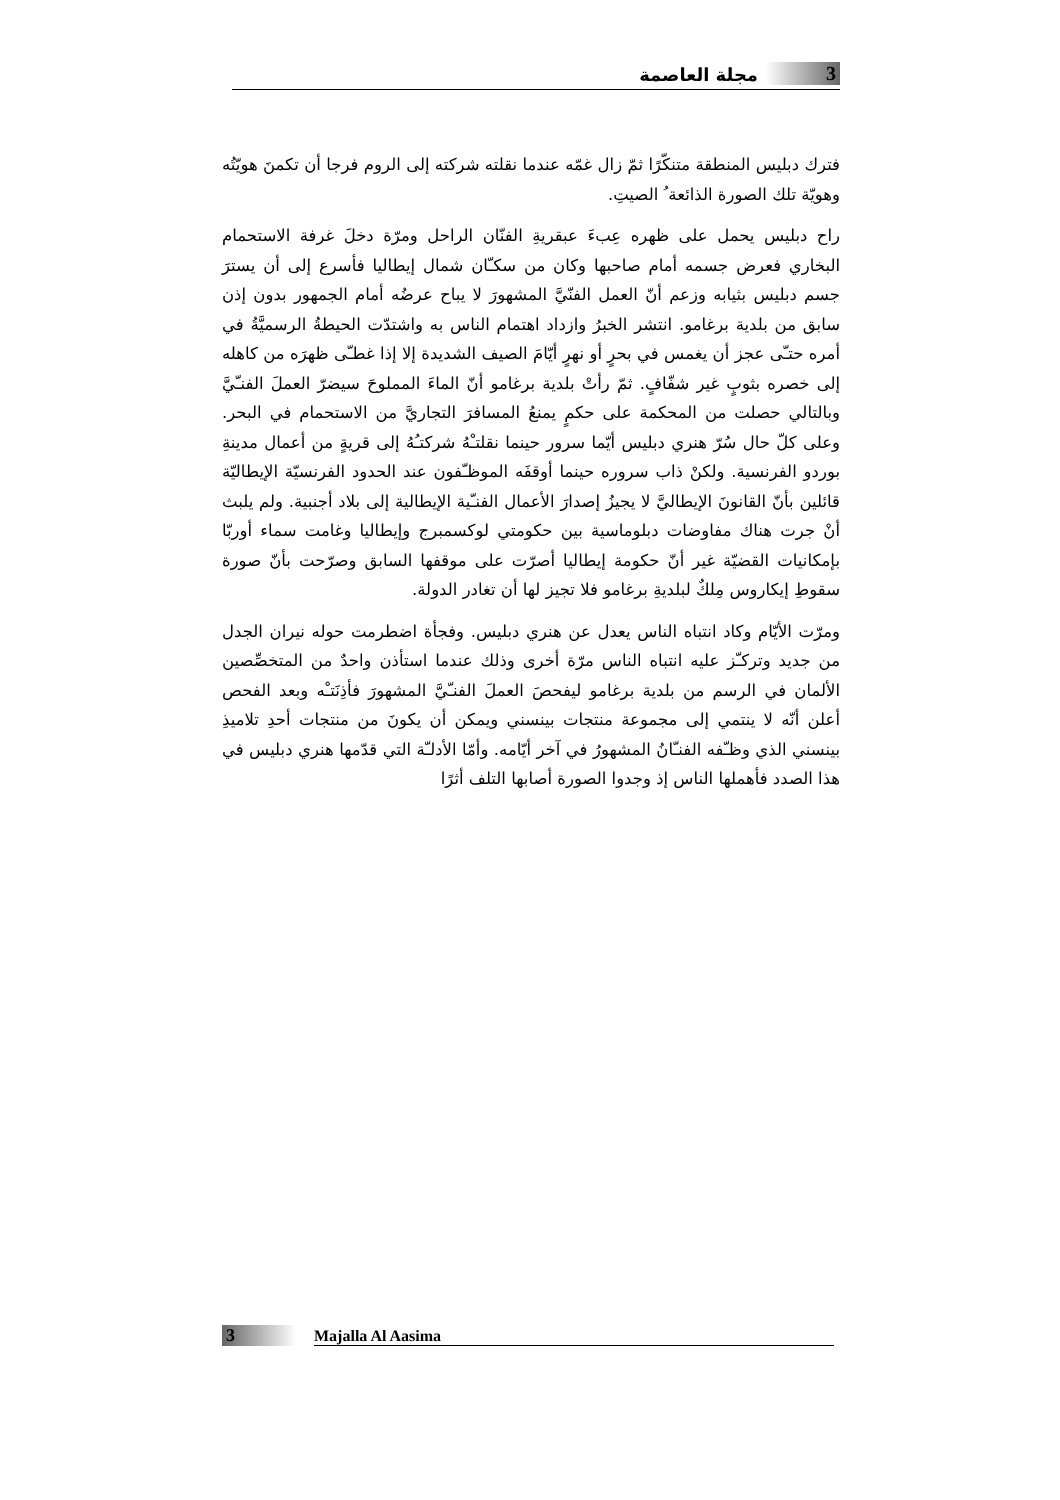3 مجلة العاصمة
فترك دبليس المنطقة متنكّرًا ثمّ زال غمّه عندما نقلته شركته إلى الروم فرجا أن تكمنَ هويّتُه وهويّة تلك الصورة الذائعة ُ الصيتِ.
راح دبليس يحمل على ظهره عِبءَ عبقريةِ الفنّان الراحل ومرّة دخلَ غرفة الاستحمام البخاري فعرض جسمه أمام صاحبها وكان من سكـّان شمال إيطاليا فأسرع إلى أن يسترَ جسم دبليس بثيابه وزعم أنّ العمل الفنّيَّ المشهورَ لا يباح عرضُه أمام الجمهور بدون إذن سابق من بلدية برغامو. انتشر الخبرُ وازداد اهتمام الناس به واشتدّت الحيطةُ الرسميَّةُ في أمره حتـّى عجز أن يغمس في بحرٍ أو نهرٍ أيّامَ الصيف الشديدة إلا إذا غطـّى ظهرَه من كاهله إلى خصره بثوبٍ غير شفّافٍ. ثمّ رأتْ بلدية برغامو أنّ الماءَ المملوحَ سيضرّ العملَ الفنـّيَّ وبالتالي حصلت من المحكمة على حكمٍ يمنعُ المسافرَ التجاريَّ من الاستحمام في البحر. وعلى كلّ حال سُرّ هنري دبليس أيّما سرور حينما نقلتـْهُ شركتـُهُ إلى قريةٍ من أعمال مدينةِ بوردو الفرنسية. ولكنْ ذاب سروره حينما أوقفَه الموظـّفون عند الحدود الفرنسيّة الإيطاليّة قائلين بأنّ القانونَ الإيطاليَّ لا يجيزُ إصدارَ الأعمال الفنـّية الإيطالية إلى بلاد أجنبية. ولم يلبث أنْ جرت هناك مفاوضات دبلوماسية بين حكومتي لوكسمبرج وإيطاليا وغامت سماء أوربّا بإمكانيات القضيّة غير أنّ حكومة إيطاليا أصرّت على موقفها السابق وصرّحت بأنّ صورة سقوطِ إيكاروس مِلكٌ لبلديةِ برغامو فلا تجيز لها أن تغادر الدولة.
ومرّت الأيّام وكاد انتباه الناس يعدل عن هنري دبليس. وفجأة اضطرمت حوله نيران الجدل من جديد وتركـّز عليه انتباه الناس مرّة أخرى وذلك عندما استأذن واحدٌ من المتخصِّصين الألمان في الرسم من بلدية برغامو ليفحصَ العملَ الفنـّيَّ المشهورَ فأذِنَتـْه وبعد الفحص أعلن أنّه لا ينتمي إلى مجموعة منتجات بينسني ويمكن أن يكونَ من منتجات أحدِ تلاميذِ بينسني الذي وظـّفه الفنـّانُ المشهورُ في آخر أيّامه. وأمّا الأدلـّة التي قدّمها هنري دبليس في هذا الصدد فأهملها الناس إذ وجدوا الصورة أصابها التلف أثرًا
3 Majalla Al Aasima